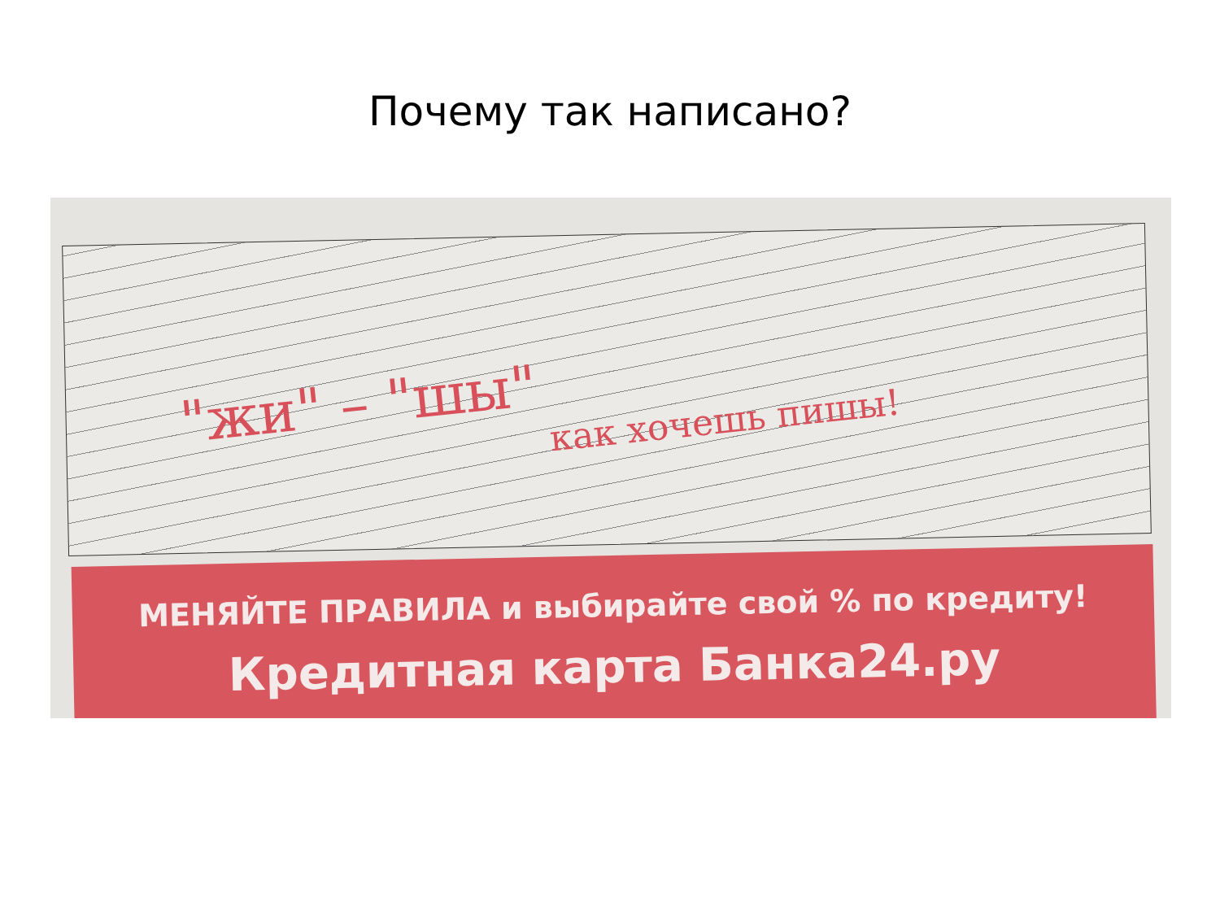Почему так написано?
"жи" – "шы"
как хочешь пишы!
МЕНЯЙТЕ ПРАВИЛА и выбирайте свой % по кредиту!
Кредитная карта Банка24.ру